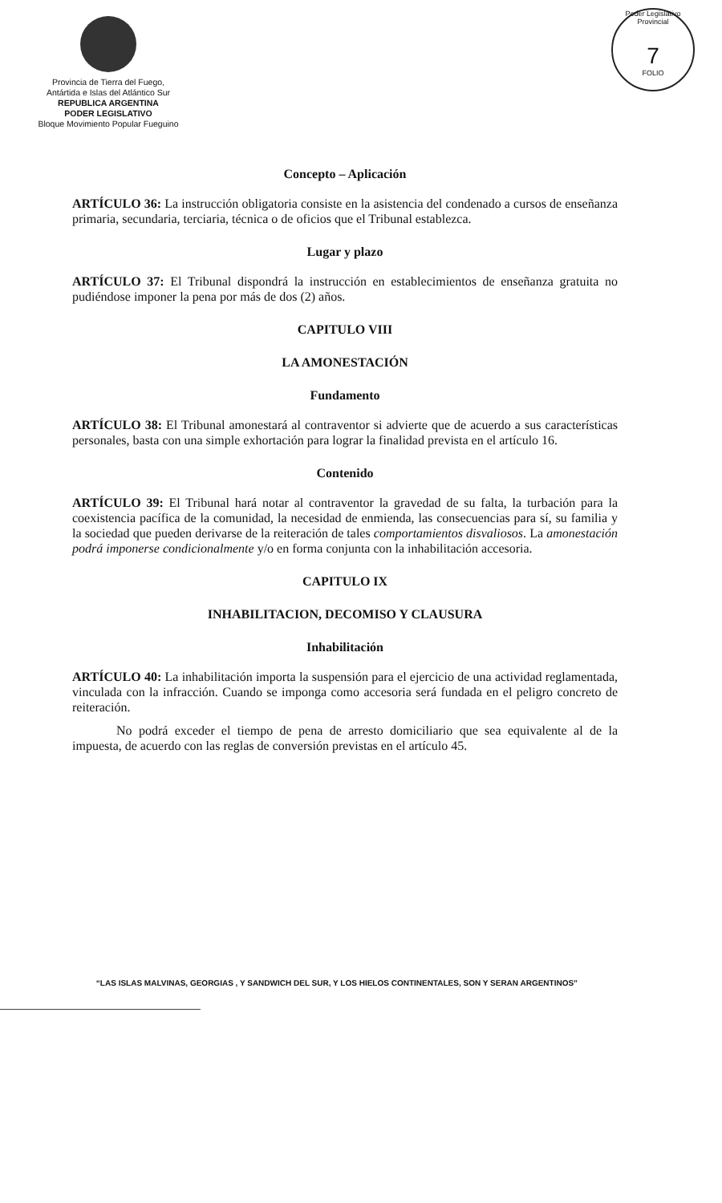Provincia de Tierra del Fuego,
Antártida e Islas del Atlántico Sur
REPUBLICA ARGENTINA
PODER LEGISLATIVO
Bloque Movimiento Popular Fueguino
Poder Legislativo Provincial
7
FOLIO
Concepto – Aplicación
ARTÍCULO 36: La instrucción obligatoria consiste en la asistencia del condenado a cursos de enseñanza primaria, secundaria, terciaria, técnica o de oficios que el Tribunal establezca.
Lugar y plazo
ARTÍCULO 37: El Tribunal dispondrá la instrucción en establecimientos de enseñanza gratuita no pudiéndose imponer la pena por más de dos (2) años.
CAPITULO VIII
LA AMONESTACIÓN
Fundamento
ARTÍCULO 38: El Tribunal amonestará al contraventor si advierte que de acuerdo a sus características personales, basta con una simple exhortación para lograr la finalidad prevista en el artículo 16.
Contenido
ARTÍCULO 39: El Tribunal hará notar al contraventor la gravedad de su falta, la turbación para la coexistencia pacífica de la comunidad, la necesidad de enmienda, las consecuencias para sí, su familia y la sociedad que pueden derivarse de la reiteración de tales comportamientos disvaliosos. La amonestación podrá imponerse condicionalmente y/o en forma conjunta con la inhabilitación accesoria.
CAPITULO IX
INHABILITACION, DECOMISO Y CLAUSURA
Inhabilitación
ARTÍCULO 40: La inhabilitación importa la suspensión para el ejercicio de una actividad reglamentada, vinculada con la infracción. Cuando se imponga como accesoria será fundada en el peligro concreto de reiteración.
No podrá exceder el tiempo de pena de arresto domiciliario que sea equivalente al de la impuesta, de acuerdo con las reglas de conversión previstas en el artículo 45.
“LAS ISLAS MALVINAS, GEORGIAS , Y SANDWICH DEL SUR, Y LOS HIELOS CONTINENTALES, SON Y SERAN ARGENTINOS”